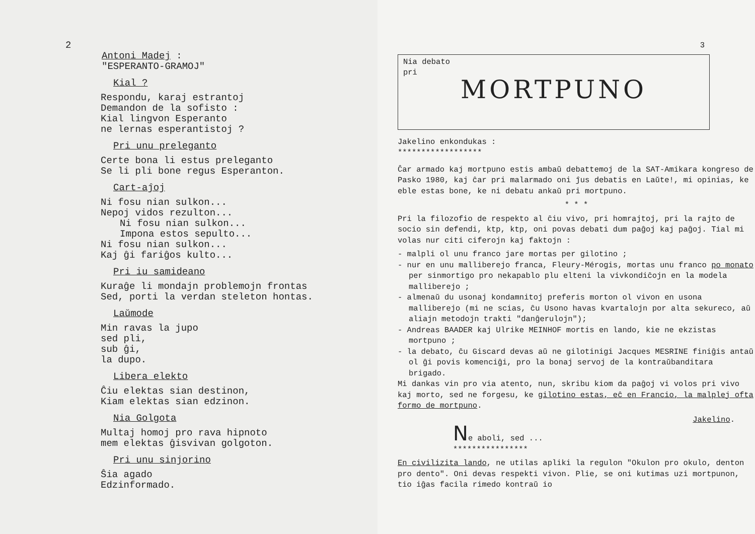2
Antoni Madej :
"ESPERANTO-GRAMOJ"
Kial ?
Respondu, karaj estrantoj
Demandon de la sofisto :
Kial lingvon Esperanto
ne lernas esperantistoj ?
Pri unu preleganto
Certe bona li estus preleganto
Se li pli bone regus Esperanton.
Cart-aĵoj
Ni fosu nian sulkon...
Nepoj vidos rezulton...
Ni fosu nian sulkon...
Impona estos sepulto...
Ni fosu nian sulkon...
Kaj ĝi fariĝos kulto...
Pri iu samideano
Kuraĝe li mondajn problemojn frontas
Sed, porti la verdan steleton hontas.
Laŭmode
Min ravas la jupo
sed pli,
sub ĝi,
la dupo.
Libera elekto
Ĉiu elektas sian destinon,
Kiam elektas sian edzinon.
Nia Golgota
Multaj homoj pro rava hipnoto
mem elektas ĝisvivan golgoton.
Pri unu sinjorino
Ŝia agado
Edzinformado.
3
Nia debato
pri
MORTPUNO
Jakelino enkondukas :
******************
Ĉar armado kaj mortpuno estis ambaŭ debattemoj de la SAT-Amikara kongreso de Pasko 1980, kaj ĉar pri malarmado oni ĵus debatis en Laŭte!, mi opinias, ke eble estas bone, ke ni debatu ankaŭ pri mortpuno.
* * *
Pri la filozofio de respekto al ĉiu vivo, pri homrajtoj, pri la rajto de socio sin defendi, ktp, ktp, oni povas debati dum paĝoj kaj paĝoj. Tial mi volas nur citi ciferojn kaj faktojn :
- malpli ol unu franco jare mortas per gilotino ;
- nur en unu malliberejo franca, Fleury-Mérogis, mortas unu franco po monato per sinmortigo pro nekapablo plu elteni la vivkondiĉojn en la modela malliberejo ;
- almenaŭ du usonaj kondamnitoj preferis morton ol vivon en usona malliberejo (mi ne scias, ĉu Usono havas kvartalojn por alta sekureco, aŭ aliajn metodojn trakti "danĝerulojn");
- Andreas BAADER kaj Ulrike MEINHOF mortis en lando, kie ne ekzistas mortpuno ;
- la debato, ĉu Giscard devas aŭ ne gilotinigi Jacques MESRINE finiĝis antaŭ ol ĝi povis komenciĝi, pro la bonaj servoj de la kontraŭbanditara brigado.
Mi dankas vin pro via atento, nun, skribu kiom da paĝoj vi volos pri vivo kaj morto, sed ne forgesu, ke gilotino estas, eĉ en Francio, la malplej ofta formo de mortpuno.
Jakelino.
Ne aboli, sed ...
****************
En civilizita lando, ne utilas apliki la regulon "Okulon pro okulo, denton pro dento". Oni devas respekti vivon. Plie, se oni kutimas uzi mortpunon, tio iĝas facila rimedo kontraŭ io